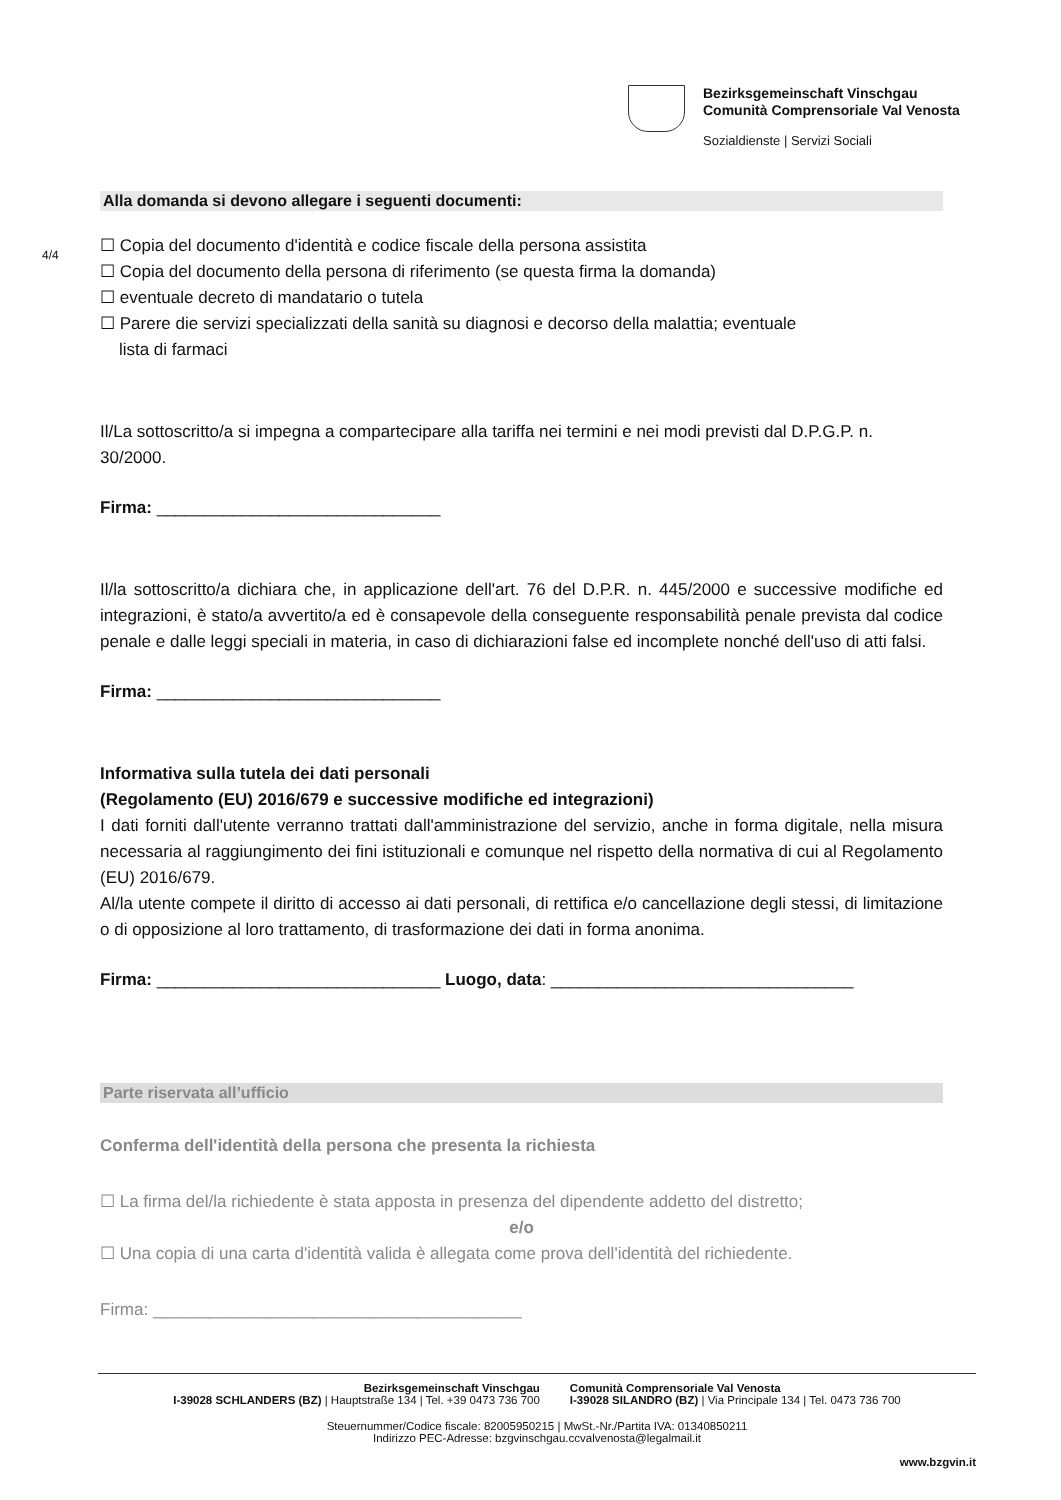Bezirksgemeinschaft Vinschgau
Comunità Comprensoriale Val Venosta
Sozialdienste | Servizi Sociali
4/4
Alla domanda si devono allegare i seguenti documenti:
☐ Copia del documento d'identità e codice fiscale della persona assistita
☐ Copia del documento della persona di riferimento (se questa firma la domanda)
☐ eventuale decreto di mandatario o tutela
☐ Parere die servizi specializzati della sanità su diagnosi e decorso della malattia; eventuale
lista di farmaci
Il/La sottoscritto/a si impegna a compartecipare alla tariffa nei termini e nei modi previsti dal D.P.G.P. n. 30/2000.
Firma: ______________________________
Il/la sottoscritto/a dichiara che, in applicazione dell'art. 76 del D.P.R. n. 445/2000 e successive modifiche ed integrazioni, è stato/a avvertito/a ed è consapevole della conseguente responsabilità penale prevista dal codice penale e dalle leggi speciali in materia, in caso di dichiarazioni false ed incomplete nonché dell'uso di atti falsi.
Firma: ______________________________
Informativa sulla tutela dei dati personali
(Regolamento (EU) 2016/679 e successive modifiche ed integrazioni)
I dati forniti dall'utente verranno trattati dall'amministrazione del servizio, anche in forma digitale, nella misura necessaria al raggiungimento dei fini istituzionali e comunque nel rispetto della normativa di cui al Regolamento (EU) 2016/679.
Al/la utente compete il diritto di accesso ai dati personali, di rettifica e/o cancellazione degli stessi, di limitazione o di opposizione al loro trattamento, di trasformazione dei dati in forma anonima.
Firma: ______________________________ Luogo, data: ________________________________
Parte riservata all’ufficio
Conferma dell'identità della persona che presenta la richiesta
☐ La firma del/la richiedente è stata apposta in presenza del dipendente addetto del distretto;
e/o
☐ Una copia di una carta d'identità valida è allegata come prova dell'identità del richiedente.
Firma: _______________________________________
Bezirksgemeinschaft Vinschgau
I-39028 SCHLANDERS (BZ) | Hauptstraße 134 | Tel. +39 0473 736 700
Comunità Comprensoriale Val Venosta
I-39028 SILANDRO (BZ) | Via Principale 134 | Tel. 0473 736 700
Steuernummer/Codice fiscale: 82005950215 | MwSt.-Nr./Partita IVA: 01340850211
Indirizzo PEC-Adresse: bzgvinschgau.ccvalvenosta@legalmail.it
www.bzgvin.it